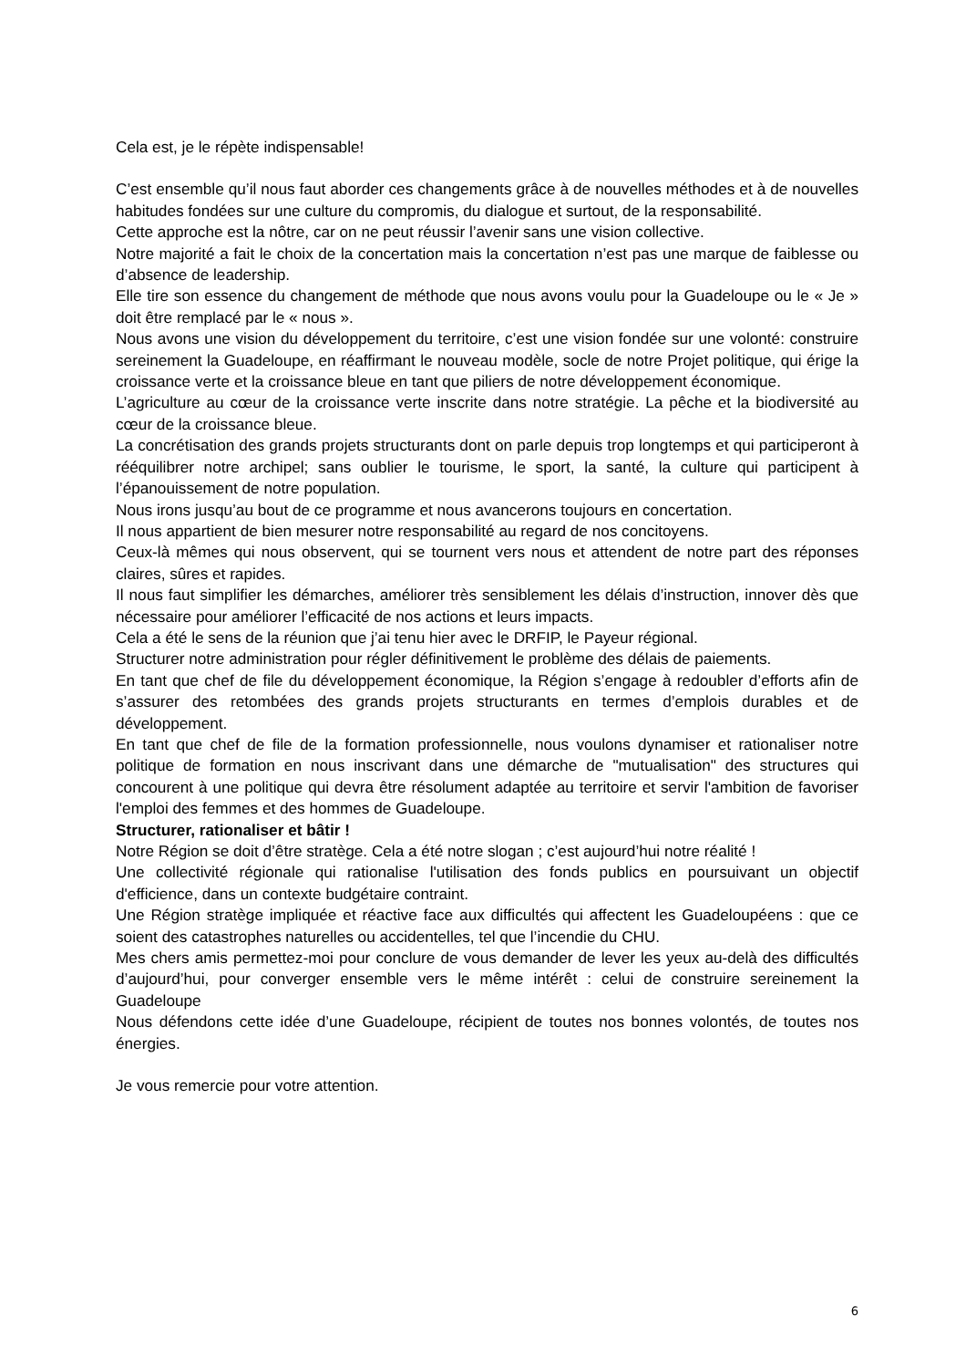Cela est, je le répète indispensable!
C’est ensemble qu’il nous faut aborder ces changements grâce à de nouvelles méthodes et à de nouvelles habitudes fondées sur une culture du compromis, du dialogue et surtout, de la responsabilité.
Cette approche est la nôtre, car on ne peut réussir l’avenir sans une vision collective.
Notre majorité a fait le choix de la concertation mais la concertation n’est pas une marque de faiblesse ou d’absence de leadership.
Elle tire son essence du changement de méthode que nous avons voulu pour la Guadeloupe ou le « Je » doit être remplacé par le « nous ».
Nous avons une vision du développement du territoire, c’est une vision fondée sur une volonté: construire sereinement la Guadeloupe, en réaffirmant le nouveau modèle, socle de notre Projet politique, qui érige la croissance verte et la croissance bleue en tant que piliers de notre développement économique.
L’agriculture au cœur de la croissance verte inscrite dans notre stratégie. La pêche et la biodiversité au cœur de la croissance bleue.
La concrétisation des grands projets structurants dont on parle depuis trop longtemps et qui participeront à rééquilibrer notre archipel; sans oublier le tourisme, le sport, la santé, la culture qui participent à l’épanouissement de notre population.
Nous irons jusqu’au bout de ce programme et nous avancerons toujours en concertation.
Il nous appartient de bien mesurer notre responsabilité au regard de nos concitoyens.
Ceux-là mêmes qui nous observent, qui se tournent vers nous et attendent de notre part des réponses claires, sûres et rapides.
Il nous faut simplifier les démarches, améliorer très sensiblement les délais d’instruction, innover dès que nécessaire pour améliorer l’efficacité de nos actions et leurs impacts.
Cela a été le sens de la réunion que j’ai tenu hier avec le DRFIP, le Payeur régional.
Structurer notre administration pour régler définitivement le problème des délais de paiements.
En tant que chef de file du développement économique, la Région s’engage à redoubler d’efforts afin de s’assurer des retombées des grands projets structurants en termes d’emplois durables et de développement.
En tant que chef de file de la formation professionnelle, nous voulons dynamiser et rationaliser notre politique de formation en nous inscrivant dans une démarche de "mutualisation" des structures qui concourent à une politique qui devra être résolument adaptée au territoire et servir l'ambition de favoriser l'emploi des femmes et des hommes de Guadeloupe.
Structurer, rationaliser et bâtir !
Notre Région se doit d’être stratège. Cela a été notre slogan ; c’est aujourd’hui notre réalité !
Une collectivité régionale qui rationalise l'utilisation des fonds publics en poursuivant un objectif d'efficience, dans un contexte budgétaire contraint.
Une Région stratège impliquée et réactive face aux difficultés qui affectent les Guadeloupéens : que ce soient des catastrophes naturelles ou accidentelles, tel que l’incendie du CHU.
Mes chers amis permettez-moi pour conclure de vous demander de lever les yeux au-delà des difficultés d’aujourd’hui, pour converger ensemble vers le même intérêt : celui de construire sereinement la Guadeloupe
Nous défendons cette idée d’une Guadeloupe, récipient de toutes nos bonnes volontés, de toutes nos énergies.
Je vous remercie pour votre attention.
6